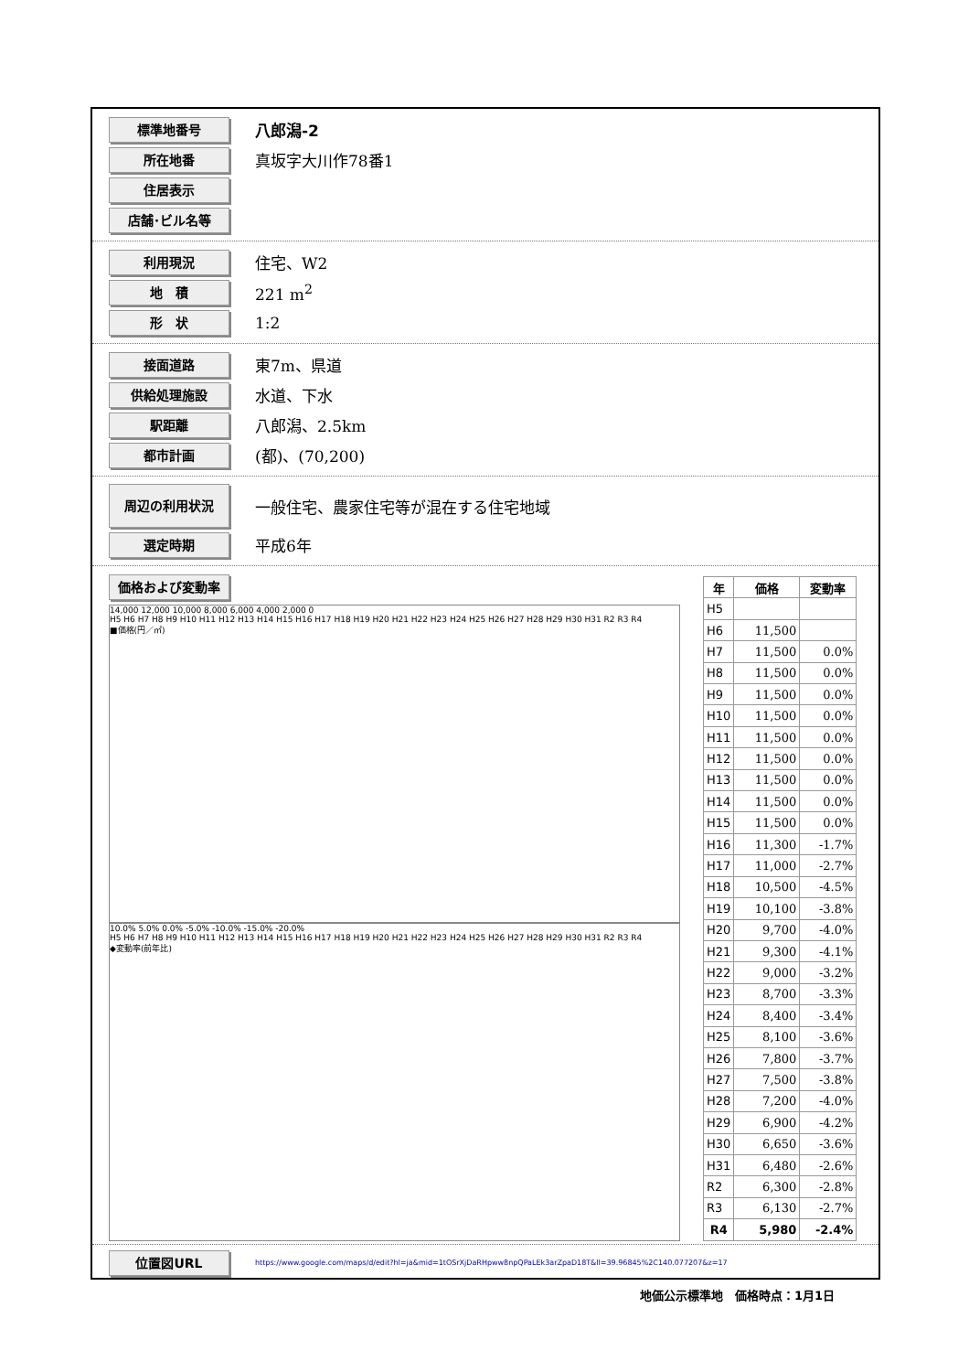標準地番号
八郎潟-2
所在地番
真坂字大川作78番1
住居表示
店舗･ビル名等
利用現況
住宅、W2
地　積
221 m<sup>2</sup>
形　状
1:2
接面道路
東7m、県道
供給処理施設
水道、下水
駅距離
八郎潟、2.5km
都市計画
(都)、(70,200)
周辺の利用状況
一般住宅、農家住宅等が混在する住宅地域
選定時期
平成6年
価格および変動率
14,000 12,000 10,000 8,000 6,000 4,000 2,000 0
H5 H6 H7 H8 H9 H10 H11 H12 H13 H14 H15 H16 H17 H18 H19 H20 H21 H22 H23 H24 H25 H26 H27 H28 H29 H30 H31 R2 R3 R4
■価格(円／㎡)
10.0% 5.0% 0.0% -5.0% -10.0% -15.0% -20.0%
H5 H6 H7 H8 H9 H10 H11 H12 H13 H14 H15 H16 H17 H18 H19 H20 H21 H22 H23 H24 H25 H26 H27 H28 H29 H30 H31 R2 R3 R4
◆変動率(前年比)
| 年 | 価格 | 変動率 |
| --- | --- | --- |
| H5 | | |
| H6 | 11,500 | |
| H7 | 11,500 | 0.0% |
| H8 | 11,500 | 0.0% |
| H9 | 11,500 | 0.0% |
| H10 | 11,500 | 0.0% |
| H11 | 11,500 | 0.0% |
| H12 | 11,500 | 0.0% |
| H13 | 11,500 | 0.0% |
| H14 | 11,500 | 0.0% |
| H15 | 11,500 | 0.0% |
| H16 | 11,300 | -1.7% |
| H17 | 11,000 | -2.7% |
| H18 | 10,500 | -4.5% |
| H19 | 10,100 | -3.8% |
| H20 | 9,700 | -4.0% |
| H21 | 9,300 | -4.1% |
| H22 | 9,000 | -3.2% |
| H23 | 8,700 | -3.3% |
| H24 | 8,400 | -3.4% |
| H25 | 8,100 | -3.6% |
| H26 | 7,800 | -3.7% |
| H27 | 7,500 | -3.8% |
| H28 | 7,200 | -4.0% |
| H29 | 6,900 | -4.2% |
| H30 | 6,650 | -3.6% |
| H31 | 6,480 | -2.6% |
| R2 | 6,300 | -2.8% |
| R3 | 6,130 | -2.7% |
| R4 | 5,980 | -2.4% |
位置図URL
https://www.google.com/maps/d/edit?hl=ja&mid=1tOSrXjDaRHpww8npQPaLEk3arZpaD18T&ll=39.96845%2C140.077207&z=17
地価公示標準地　価格時点：1月1日